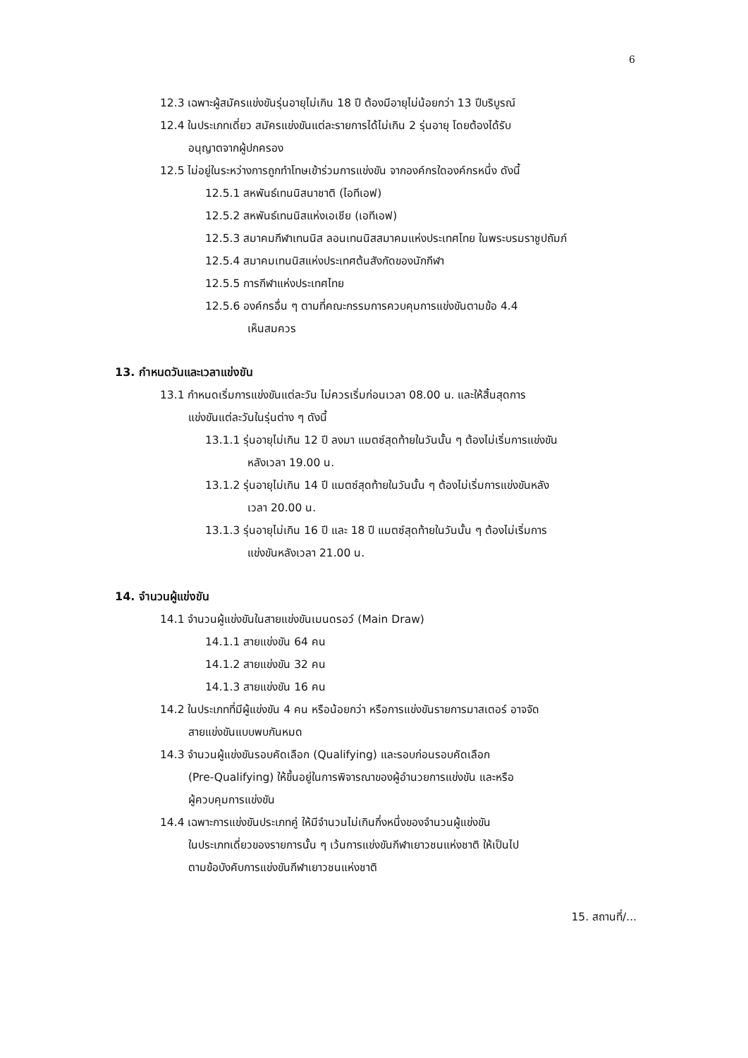6
12.3 เฉพาะผู้สมัครแข่งขันรุ่นอายุไม่เกิน 18 ปี ต้องมีอายุไม่น้อยกว่า 13 ปีบริบูรณ์
12.4 ในประเภทเดี่ยว สมัครแข่งขันแต่ละรายการได้ไม่เกิน 2 รุ่นอายุ โดยต้องได้รับ
อนุญาตจากผู้ปกครอง
12.5 ไม่อยู่ในระหว่างการถูกทำโทษเข้าร่วมการแข่งขัน จากองค์กรใดองค์กรหนึ่ง ดังนี้
12.5.1 สหพันธ์เทนนิสนาชาติ (ไอทีเอฟ)
12.5.2 สหพันธ์เทนนิสแห่งเอเชีย (เอทีเอฟ)
12.5.3 สมาคมกีฬาเทนนิส ลอนเทนนิสสมาคมแห่งประเทศไทย ในพระบรมราชูปถัมภ์
12.5.4 สมาคมเทนนิสแห่งประเทศต้นสังกัดของนักกีฬา
12.5.5 การกีฬาแห่งประเทศไทย
12.5.6 องค์กรอื่น ๆ ตามที่คณะกรรมการควบคุมการแข่งขันตามข้อ 4.4
เห็นสมควร
13. กำหนดวันและเวลาแข่งขัน
13.1 กำหนดเริ่มการแข่งขันแต่ละวัน ไม่ควรเริ่มก่อนเวลา 08.00 น. และให้สิ้นสุดการ
แข่งขันแต่ละวันในรุ่นต่าง ๆ ดังนี้
13.1.1 รุ่นอายุไม่เกิน 12 ปี ลงมา แมตซ์สุดท้ายในวันนั้น ๆ ต้องไม่เริ่มการแข่งขัน
หลังเวลา 19.00 น.
13.1.2 รุ่นอายุไม่เกิน 14 ปี แมตซ์สุดท้ายในวันนั้น ๆ ต้องไม่เริ่มการแข่งขันหลัง
เวลา 20.00 น.
13.1.3 รุ่นอายุไม่เกิน 16 ปี และ 18 ปี แมตซ์สุดท้ายในวันนั้น ๆ ต้องไม่เริ่มการ
แข่งขันหลังเวลา 21.00 น.
14. จำนวนผู้แข่งขัน
14.1 จำนวนผู้แข่งขันในสายแข่งขันเมนดรอว์ (Main Draw)
14.1.1 สายแข่งขัน 64 คน
14.1.2 สายแข่งขัน 32 คน
14.1.3 สายแข่งขัน 16 คน
14.2 ในประเภทที่มีผู้แข่งขัน 4 คน หรือน้อยกว่า หรือการแข่งขันรายการมาสเตอร์ อาจจัด
สายแข่งขันแบบพบกันหมด
14.3 จำนวนผู้แข่งขันรอบคัดเลือก (Qualifying) และรอบก่อนรอบคัดเลือก
(Pre-Qualifying) ให้ขึ้นอยู่ในการพิจารณาของผู้อำนวยการแข่งขัน และหรือ
ผู้ควบคุมการแข่งขัน
14.4 เฉพาะการแข่งขันประเภทคู่ ให้มีจำนวนไม่เกินกึ่งหนึ่งของจำนวนผู้แข่งขัน
ในประเภทเดี่ยวของรายการนั้น ๆ เว้นการแข่งขันกีฬาเยาวชนแห่งชาติ ให้เป็นไป
ตามข้อบังคับการแข่งขันกีฬาเยาวชนแห่งชาติ
15. สถานที่/...